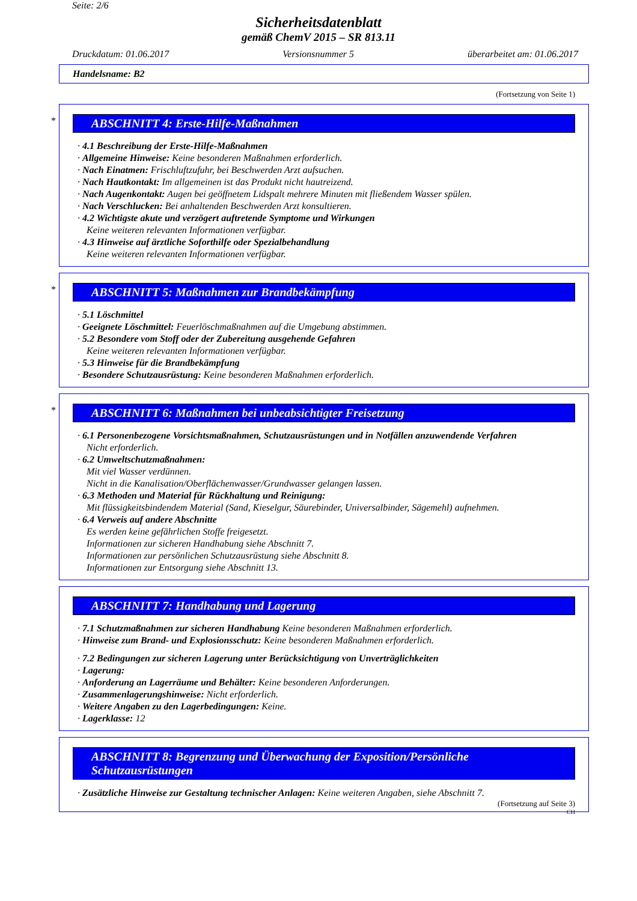Seite: 2/6
Sicherheitsdatenblatt
gemäß ChemV 2015 – SR 813.11
Druckdatum: 01.06.2017 Versionsnummer 5 überarbeitet am: 01.06.2017
Handelsname: B2
(Fortsetzung von Seite 1)
*
ABSCHNITT 4: Erste-Hilfe-Maßnahmen
· 4.1 Beschreibung der Erste-Hilfe-Maßnahmen
· Allgemeine Hinweise: Keine besonderen Maßnahmen erforderlich.
· Nach Einatmen: Frischluftzufuhr, bei Beschwerden Arzt aufsuchen.
· Nach Hautkontakt: Im allgemeinen ist das Produkt nicht hautreizend.
· Nach Augenkontakt: Augen bei geöffnetem Lidspalt mehrere Minuten mit fließendem Wasser spülen.
· Nach Verschlucken: Bei anhaltenden Beschwerden Arzt konsultieren.
· 4.2 Wichtigste akute und verzögert auftretende Symptome und Wirkungen
Keine weiteren relevanten Informationen verfügbar.
· 4.3 Hinweise auf ärztliche Soforthilfe oder Spezialbehandlung
Keine weiteren relevanten Informationen verfügbar.
*
ABSCHNITT 5: Maßnahmen zur Brandbekämpfung
· 5.1 Löschmittel
· Geeignete Löschmittel: Feuerlöschmaßnahmen auf die Umgebung abstimmen.
· 5.2 Besondere vom Stoff oder der Zubereitung ausgehende Gefahren
Keine weiteren relevanten Informationen verfügbar.
· 5.3 Hinweise für die Brandbekämpfung
· Besondere Schutzausrüstung: Keine besonderen Maßnahmen erforderlich.
*
ABSCHNITT 6: Maßnahmen bei unbeabsichtigter Freisetzung
· 6.1 Personenbezogene Vorsichtsmaßnahmen, Schutzausrüstungen und in Notfällen anzuwendende Verfahren
Nicht erforderlich.
· 6.2 Umweltschutzmaßnahmen:
Mit viel Wasser verdünnen.
Nicht in die Kanalisation/Oberflächenwasser/Grundwasser gelangen lassen.
· 6.3 Methoden und Material für Rückhaltung und Reinigung:
Mit flüssigkeitsbindendem Material (Sand, Kieselgur, Säurebinder, Universalbinder, Sägemehl) aufnehmen.
· 6.4 Verweis auf andere Abschnitte
Es werden keine gefährlichen Stoffe freigesetzt.
Informationen zur sicheren Handhabung siehe Abschnitt 7.
Informationen zur persönlichen Schutzausrüstung siehe Abschnitt 8.
Informationen zur Entsorgung siehe Abschnitt 13.
ABSCHNITT 7: Handhabung und Lagerung
· 7.1 Schutzmaßnahmen zur sicheren Handhabung Keine besonderen Maßnahmen erforderlich.
· Hinweise zum Brand- und Explosionsschutz: Keine besonderen Maßnahmen erforderlich.
· 7.2 Bedingungen zur sicheren Lagerung unter Berücksichtigung von Unverträglichkeiten
· Lagerung:
· Anforderung an Lagerräume und Behälter: Keine besonderen Anforderungen.
· Zusammenlagerungshinweise: Nicht erforderlich.
· Weitere Angaben zu den Lagerbedingungen: Keine.
· Lagerklasse: 12
ABSCHNITT 8: Begrenzung und Überwachung der Exposition/Persönliche Schutzausrüstungen
· Zusätzliche Hinweise zur Gestaltung technischer Anlagen: Keine weiteren Angaben, siehe Abschnitt 7.
(Fortsetzung auf Seite 3)
CH